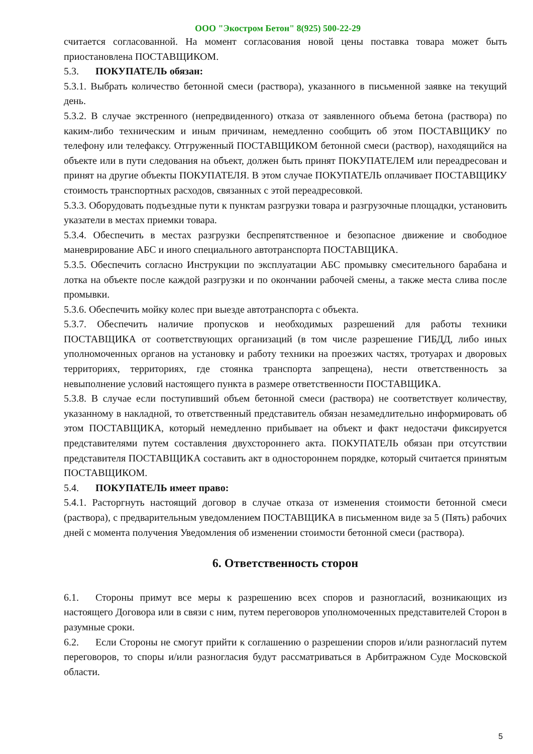ООО "Экостром Бетон" 8(925) 500-22-29
считается согласованной. На момент согласования новой цены поставка товара может быть приостановлена ПОСТАВЩИКОМ.
5.3. ПОКУПАТЕЛЬ обязан:
5.3.1. Выбрать количество бетонной смеси (раствора), указанного в письменной заявке на текущий день.
5.3.2. В случае экстренного (непредвиденного) отказа от заявленного объема бетона (раствора) по каким-либо техническим и иным причинам, немедленно сообщить об этом ПОСТАВЩИКУ по телефону или телефаксу. Отгруженный ПОСТАВЩИКОМ бетонной смеси (раствор), находящийся на объекте или в пути следования на объект, должен быть принят ПОКУПАТЕЛЕМ или переадресован и принят на другие объекты ПОКУПАТЕЛЯ. В этом случае ПОКУПАТЕЛЬ оплачивает ПОСТАВЩИКУ стоимость транспортных расходов, связанных с этой переадресовкой.
5.3.3. Оборудовать подъездные пути к пунктам разгрузки товара и разгрузочные площадки, установить указатели в местах приемки товара.
5.3.4. Обеспечить в местах разгрузки беспрепятственное и безопасное движение и свободное маневрирование АБС и иного специального автотранспорта ПОСТАВЩИКА.
5.3.5. Обеспечить согласно Инструкции по эксплуатации АБС промывку смесительного барабана и лотка на объекте после каждой разгрузки и по окончании рабочей смены, а также места слива после промывки.
5.3.6. Обеспечить мойку колес при выезде автотранспорта с объекта.
5.3.7. Обеспечить наличие пропусков и необходимых разрешений для работы техники ПОСТАВЩИКА от соответствующих организаций (в том числе разрешение ГИБДД, либо иных уполномоченных органов на установку и работу техники на проезжих частях, тротуарах и дворовых территориях, территориях, где стоянка транспорта запрещена), нести ответственность за невыполнение условий настоящего пункта в размере ответственности ПОСТАВЩИКА.
5.3.8. В случае если поступивший объем бетонной смеси (раствора) не соответствует количеству, указанному в накладной, то ответственный представитель обязан незамедлительно информировать об этом ПОСТАВЩИКА, который немедленно прибывает на объект и факт недостачи фиксируется представителями путем составления двухстороннего акта. ПОКУПАТЕЛЬ обязан при отсутствии представителя ПОСТАВЩИКА составить акт в одностороннем порядке, который считается принятым ПОСТАВЩИКОМ.
5.4. ПОКУПАТЕЛЬ имеет право:
5.4.1. Расторгнуть настоящий договор в случае отказа от изменения стоимости бетонной смеси (раствора), с предварительным уведомлением ПОСТАВЩИКА в письменном виде за 5 (Пять) рабочих дней с момента получения Уведомления об изменении стоимости бетонной смеси (раствора).
6. Ответственность сторон
6.1. Стороны примут все меры к разрешению всех споров и разногласий, возникающих из настоящего Договора или в связи с ним, путем переговоров уполномоченных представителей Сторон в разумные сроки.
6.2. Если Стороны не смогут прийти к соглашению о разрешении споров и/или разногласий путем переговоров, то споры и/или разногласия будут рассматриваться в Арбитражном Суде Московской области.
5